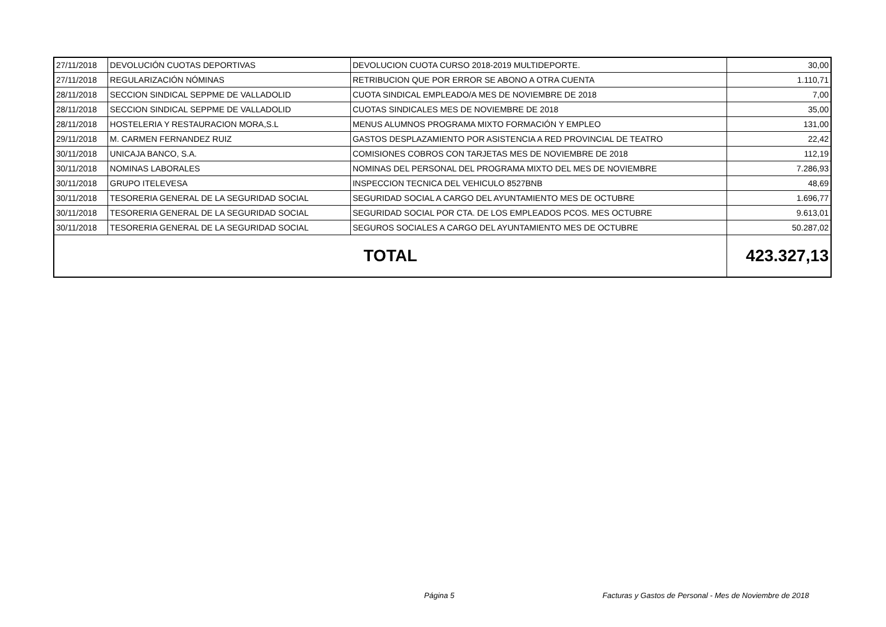| 27/11/2018 | DEVOLUCIÓN CUOTAS DEPORTIVAS | DEVOLUCION CUOTA CURSO 2018-2019 MULTIDEPORTE. | 30,00 |
| 27/11/2018 | REGULARIZACIÓN NÓMINAS | RETRIBUCION QUE POR ERROR SE ABONO A OTRA CUENTA | 1.110,71 |
| 28/11/2018 | SECCION SINDICAL SEPPME DE VALLADOLID | CUOTA SINDICAL EMPLEADO/A MES DE NOVIEMBRE DE 2018 | 7,00 |
| 28/11/2018 | SECCION SINDICAL SEPPME DE VALLADOLID | CUOTAS SINDICALES MES DE NOVIEMBRE DE 2018 | 35,00 |
| 28/11/2018 | HOSTELERIA Y RESTAURACION MORA,S.L | MENUS ALUMNOS PROGRAMA MIXTO FORMACIÓN Y EMPLEO | 131,00 |
| 29/11/2018 | M. CARMEN FERNANDEZ RUIZ | GASTOS DESPLAZAMIENTO POR ASISTENCIA A RED PROVINCIAL DE TEATRO | 22,42 |
| 30/11/2018 | UNICAJA BANCO, S.A. | COMISIONES COBROS CON TARJETAS MES DE NOVIEMBRE DE 2018 | 112,19 |
| 30/11/2018 | NOMINAS LABORALES | NOMINAS DEL PERSONAL DEL PROGRAMA MIXTO DEL MES DE NOVIEMBRE | 7.286,93 |
| 30/11/2018 | GRUPO ITELEVESA | INSPECCION TECNICA DEL VEHICULO 8527BNB | 48,69 |
| 30/11/2018 | TESORERIA GENERAL DE LA SEGURIDAD SOCIAL | SEGURIDAD SOCIAL A CARGO DEL AYUNTAMIENTO MES DE OCTUBRE | 1.696,77 |
| 30/11/2018 | TESORERIA GENERAL DE LA SEGURIDAD SOCIAL | SEGURIDAD SOCIAL POR CTA. DE LOS EMPLEADOS PCOS. MES OCTUBRE | 9.613,01 |
| 30/11/2018 | TESORERIA GENERAL DE LA SEGURIDAD SOCIAL | SEGUROS SOCIALES A CARGO DEL AYUNTAMIENTO MES DE OCTUBRE | 50.287,02 |
| TOTAL | | | 423.327,13 |
Página 5
Facturas y Gastos de Personal - Mes de Noviembre de 2018